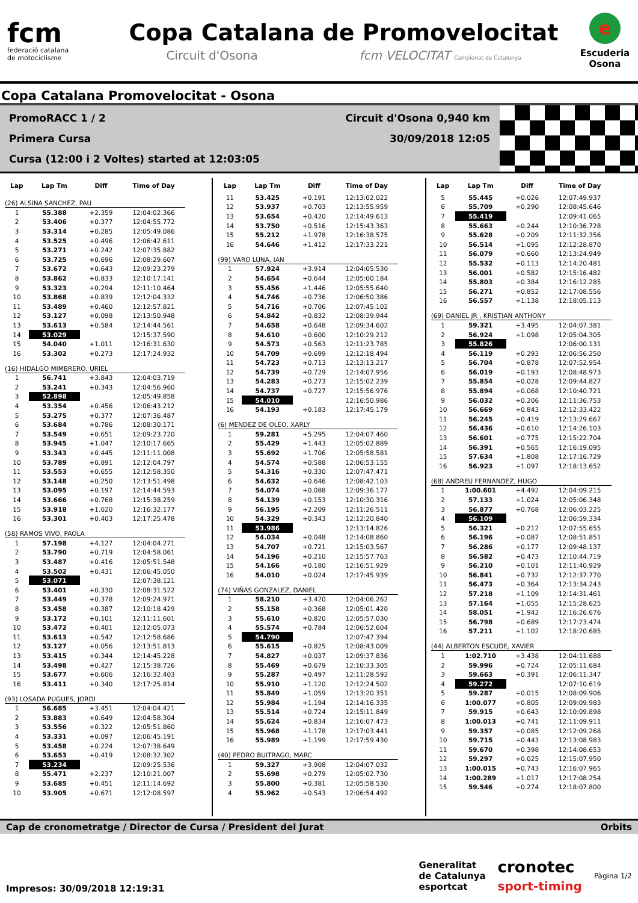fcm
federació catalana
de motociclisme
Copa Catalana de Promovelocitat
Circuit d'Osona fcm VELOCITAT Campionat de Catalunya
e
Escuderia
Osona
Copa Catalana Promovelocitat - Osona
PromoRACC 1 / 2 Circuit d'Osona 0,940 km
Primera Cursa 30/09/2018 12:05
Cursa (12:00 i 2 Voltes) started at 12:03:05
| Lap | Lap Tm | Diff | Time of Day |
| --- | --- | --- | --- |
| (26) ALSINA SANCHEZ, PAU | | | |
| 1 | 55.388 | +2.359 | 12:04:02.366 |
| 2 | 53.406 | +0.377 | 12:04:55.772 |
| 3 | 53.314 | +0.285 | 12:05:49.086 |
| 4 | 53.525 | +0.496 | 12:06:42.611 |
| 5 | 53.271 | +0.242 | 12:07:35.882 |
| 6 | 53.725 | +0.696 | 12:08:29.607 |
| 7 | 53.672 | +0.643 | 12:09:23.279 |
| 8 | 53.862 | +0.833 | 12:10:17.141 |
| 9 | 53.323 | +0.294 | 12:11:10.464 |
| 10 | 53.868 | +0.839 | 12:12:04.332 |
| 11 | 53.489 | +0.460 | 12:12:57.821 |
| 12 | 53.127 | +0.098 | 12:13:50.948 |
| 13 | 53.613 | +0.584 | 12:14:44.561 |
| 14 | 53.029 | | 12:15:37.590 |
| 15 | 54.040 | +1.011 | 12:16:31.630 |
| 16 | 53.302 | +0.273 | 12:17:24.932 |
| (16) HIDALGO MIMBRERO, URIEL | | | |
| 1 | 56.741 | +3.843 | 12:04:03.719 |
| 2 | 53.241 | +0.343 | 12:04:56.960 |
| 3 | 52.898 | | 12:05:49.858 |
| 4 | 53.354 | +0.456 | 12:06:43.212 |
| 5 | 53.275 | +0.377 | 12:07:36.487 |
| 6 | 53.684 | +0.786 | 12:08:30.171 |
| 7 | 53.549 | +0.651 | 12:09:23.720 |
| 8 | 53.945 | +1.047 | 12:10:17.665 |
| 9 | 53.343 | +0.445 | 12:11:11.008 |
| 10 | 53.789 | +0.891 | 12:12:04.797 |
| 11 | 53.553 | +0.655 | 12:12:58.350 |
| 12 | 53.148 | +0.250 | 12:13:51.498 |
| 13 | 53.095 | +0.197 | 12:14:44.593 |
| 14 | 53.666 | +0.768 | 12:15:38.259 |
| 15 | 53.918 | +1.020 | 12:16:32.177 |
| 16 | 53.301 | +0.403 | 12:17:25.478 |
| (58) RAMOS VIVO, PAOLA | | | |
| 1 | 57.198 | +4.127 | 12:04:04.271 |
| 2 | 53.790 | +0.719 | 12:04:58.061 |
| 3 | 53.487 | +0.416 | 12:05:51.548 |
| 4 | 53.502 | +0.431 | 12:06:45.050 |
| 5 | 53.071 | | 12:07:38.121 |
| 6 | 53.401 | +0.330 | 12:08:31.522 |
| 7 | 53.449 | +0.378 | 12:09:24.971 |
| 8 | 53.458 | +0.387 | 12:10:18.429 |
| 9 | 53.172 | +0.101 | 12:11:11.601 |
| 10 | 53.472 | +0.401 | 12:12:05.073 |
| 11 | 53.613 | +0.542 | 12:12:58.686 |
| 12 | 53.127 | +0.056 | 12:13:51.813 |
| 13 | 53.415 | +0.344 | 12:14:45.228 |
| 14 | 53.498 | +0.427 | 12:15:38.726 |
| 15 | 53.677 | +0.606 | 12:16:32.403 |
| 16 | 53.411 | +0.340 | 12:17:25.814 |
| (93) LOSADA PUGUES, JORDI | | | |
| 1 | 56.685 | +3.451 | 12:04:04.421 |
| 2 | 53.883 | +0.649 | 12:04:58.304 |
| 3 | 53.556 | +0.322 | 12:05:51.860 |
| 4 | 53.331 | +0.097 | 12:06:45.191 |
| 5 | 53.458 | +0.224 | 12:07:38.649 |
| 6 | 53.653 | +0.419 | 12:08:32.302 |
| 7 | 53.234 | | 12:09:25.536 |
| 8 | 55.471 | +2.237 | 12:10:21.007 |
| 9 | 53.685 | +0.451 | 12:11:14.692 |
| 10 | 53.905 | +0.671 | 12:12:08.597 |
| Lap | Lap Tm | Diff | Time of Day |
| --- | --- | --- | --- |
| 11 | 53.425 | +0.191 | 12:13:02.022 |
| 12 | 53.937 | +0.703 | 12:13:55.959 |
| 13 | 53.654 | +0.420 | 12:14:49.613 |
| 14 | 53.750 | +0.516 | 12:15:43.363 |
| 15 | 55.212 | +1.978 | 12:16:38.575 |
| 16 | 54.646 | +1.412 | 12:17:33.221 |
| (99) VARO LUNA, IAN | | | |
| 1 | 57.924 | +3.914 | 12:04:05.530 |
| 2 | 54.654 | +0.644 | 12:05:00.184 |
| 3 | 55.456 | +1.446 | 12:05:55.640 |
| 4 | 54.746 | +0.736 | 12:06:50.386 |
| 5 | 54.716 | +0.706 | 12:07:45.102 |
| 6 | 54.842 | +0.832 | 12:08:39.944 |
| 7 | 54.658 | +0.648 | 12:09:34.602 |
| 8 | 54.610 | +0.600 | 12:10:29.212 |
| 9 | 54.573 | +0.563 | 12:11:23.785 |
| 10 | 54.709 | +0.699 | 12:12:18.494 |
| 11 | 54.723 | +0.713 | 12:13:13.217 |
| 12 | 54.739 | +0.729 | 12:14:07.956 |
| 13 | 54.283 | +0.273 | 12:15:02.239 |
| 14 | 54.737 | +0.727 | 12:15:56.976 |
| 15 | 54.010 | | 12:16:50.986 |
| 16 | 54.193 | +0.183 | 12:17:45.179 |
| (6) MENDEZ DE OLEO, XARLY | | | |
| 1 | 59.281 | +5.295 | 12:04:07.460 |
| 2 | 55.429 | +1.443 | 12:05:02.889 |
| 3 | 55.692 | +1.706 | 12:05:58.581 |
| 4 | 54.574 | +0.588 | 12:06:53.155 |
| 5 | 54.316 | +0.330 | 12:07:47.471 |
| 6 | 54.632 | +0.646 | 12:08:42.103 |
| 7 | 54.074 | +0.088 | 12:09:36.177 |
| 8 | 54.139 | +0.153 | 12:10:30.316 |
| 9 | 56.195 | +2.209 | 12:11:26.511 |
| 10 | 54.329 | +0.343 | 12:12:20.840 |
| 11 | 53.986 | | 12:13:14.826 |
| 12 | 54.034 | +0.048 | 12:14:08.860 |
| 13 | 54.707 | +0.721 | 12:15:03.567 |
| 14 | 54.196 | +0.210 | 12:15:57.763 |
| 15 | 54.166 | +0.180 | 12:16:51.929 |
| 16 | 54.010 | +0.024 | 12:17:45.939 |
| (74) VIÑAS GONZALEZ, DANIEL | | | |
| 1 | 58.210 | +3.420 | 12:04:06.262 |
| 2 | 55.158 | +0.368 | 12:05:01.420 |
| 3 | 55.610 | +0.820 | 12:05:57.030 |
| 4 | 55.574 | +0.784 | 12:06:52.604 |
| 5 | 54.790 | | 12:07:47.394 |
| 6 | 55.615 | +0.825 | 12:08:43.009 |
| 7 | 54.827 | +0.037 | 12:09:37.836 |
| 8 | 55.469 | +0.679 | 12:10:33.305 |
| 9 | 55.287 | +0.497 | 12:11:28.592 |
| 10 | 55.910 | +1.120 | 12:12:24.502 |
| 11 | 55.849 | +1.059 | 12:13:20.351 |
| 12 | 55.984 | +1.194 | 12:14:16.335 |
| 13 | 55.514 | +0.724 | 12:15:11.849 |
| 14 | 55.624 | +0.834 | 12:16:07.473 |
| 15 | 55.968 | +1.178 | 12:17:03.441 |
| 16 | 55.989 | +1.199 | 12:17:59.430 |
| (40) PEDRO BUITRAGO, MARC | | | |
| 1 | 59.327 | +3.908 | 12:04:07.032 |
| 2 | 55.698 | +0.279 | 12:05:02.730 |
| 3 | 55.800 | +0.381 | 12:05:58.530 |
| 4 | 55.962 | +0.543 | 12:06:54.492 |
| Lap | Lap Tm | Diff | Time of Day |
| --- | --- | --- | --- |
| 5 | 55.445 | +0.026 | 12:07:49.937 |
| 6 | 55.709 | +0.290 | 12:08:45.646 |
| 7 | 55.419 | | 12:09:41.065 |
| 8 | 55.663 | +0.244 | 12:10:36.728 |
| 9 | 55.628 | +0.209 | 12:11:32.356 |
| 10 | 56.514 | +1.095 | 12:12:28.870 |
| 11 | 56.079 | +0.660 | 12:13:24.949 |
| 12 | 55.532 | +0.113 | 12:14:20.481 |
| 13 | 56.001 | +0.582 | 12:15:16.482 |
| 14 | 55.803 | +0.384 | 12:16:12.285 |
| 15 | 56.271 | +0.852 | 12:17:08.556 |
| 16 | 56.557 | +1.138 | 12:18:05.113 |
| (69) DANIEL JR , KRISTIAN ANTHONY | | | |
| 1 | 59.321 | +3.495 | 12:04:07.381 |
| 2 | 56.924 | +1.098 | 12:05:04.305 |
| 3 | 55.826 | | 12:06:00.131 |
| 4 | 56.119 | +0.293 | 12:06:56.250 |
| 5 | 56.704 | +0.878 | 12:07:52.954 |
| 6 | 56.019 | +0.193 | 12:08:48.973 |
| 7 | 55.854 | +0.028 | 12:09:44.827 |
| 8 | 55.894 | +0.068 | 12:10:40.721 |
| 9 | 56.032 | +0.206 | 12:11:36.753 |
| 10 | 56.669 | +0.843 | 12:12:33.422 |
| 11 | 56.245 | +0.419 | 12:13:29.667 |
| 12 | 56.436 | +0.610 | 12:14:26.103 |
| 13 | 56.601 | +0.775 | 12:15:22.704 |
| 14 | 56.391 | +0.565 | 12:16:19.095 |
| 15 | 57.634 | +1.808 | 12:17:16.729 |
| 16 | 56.923 | +1.097 | 12:18:13.652 |
| (68) ANDREU FERNANDEZ, HUGO | | | |
| 1 | 1:00.601 | +4.492 | 12:04:09.215 |
| 2 | 57.133 | +1.024 | 12:05:06.348 |
| 3 | 56.877 | +0.768 | 12:06:03.225 |
| 4 | 56.109 | | 12:06:59.334 |
| 5 | 56.321 | +0.212 | 12:07:55.655 |
| 6 | 56.196 | +0.087 | 12:08:51.851 |
| 7 | 56.286 | +0.177 | 12:09:48.137 |
| 8 | 56.582 | +0.473 | 12:10:44.719 |
| 9 | 56.210 | +0.101 | 12:11:40.929 |
| 10 | 56.841 | +0.732 | 12:12:37.770 |
| 11 | 56.473 | +0.364 | 12:13:34.243 |
| 12 | 57.218 | +1.109 | 12:14:31.461 |
| 13 | 57.164 | +1.055 | 12:15:28.625 |
| 14 | 58.051 | +1.942 | 12:16:26.676 |
| 15 | 56.798 | +0.689 | 12:17:23.474 |
| 16 | 57.211 | +1.102 | 12:18:20.685 |
| (44) ALBERTON ESCUDE, XAVIER | | | |
| 1 | 1:02.710 | +3.438 | 12:04:11.688 |
| 2 | 59.996 | +0.724 | 12:05:11.684 |
| 3 | 59.663 | +0.391 | 12:06:11.347 |
| 4 | 59.272 | | 12:07:10.619 |
| 5 | 59.287 | +0.015 | 12:08:09.906 |
| 6 | 1:00.077 | +0.805 | 12:09:09.983 |
| 7 | 59.915 | +0.643 | 12:10:09.898 |
| 8 | 1:00.013 | +0.741 | 12:11:09.911 |
| 9 | 59.357 | +0.085 | 12:12:09.268 |
| 10 | 59.715 | +0.443 | 12:13:08.983 |
| 11 | 59.670 | +0.398 | 12:14:08.653 |
| 12 | 59.297 | +0.025 | 12:15:07.950 |
| 13 | 1:00.015 | +0.743 | 12:16:07.965 |
| 14 | 1:00.289 | +1.017 | 12:17:08.254 |
| 15 | 59.546 | +0.274 | 12:18:07.800 |
Cap de cronometratge / Director de Cursa / President del Jurat Orbits
Impresos: 30/09/2018 12:19:31
Generalitat
de Catalunya
esportcat cronotec
sport-timing Pàgina 1/2